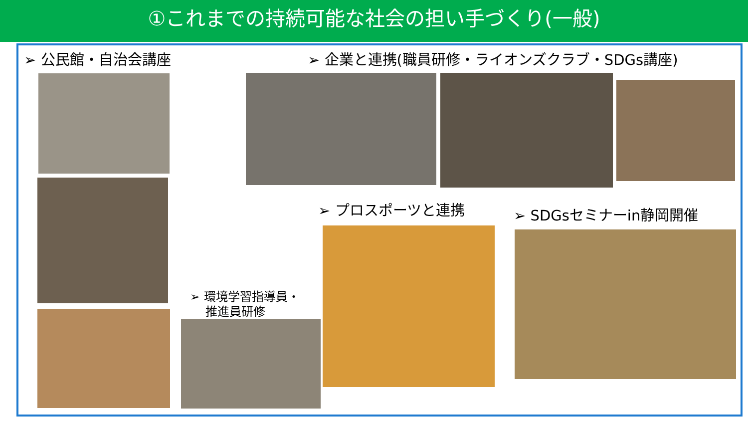①これまでの持続可能な社会の担い手づくり(一般)
➢ 公民館・自治会講座 ➢ 企業と連携(職員研修・ライオンズクラブ・SDGs講座)
➢ プロスポーツと連携 ➢ SDGsセミナーin静岡開催
➢ 環境学習指導員・
推進員研修